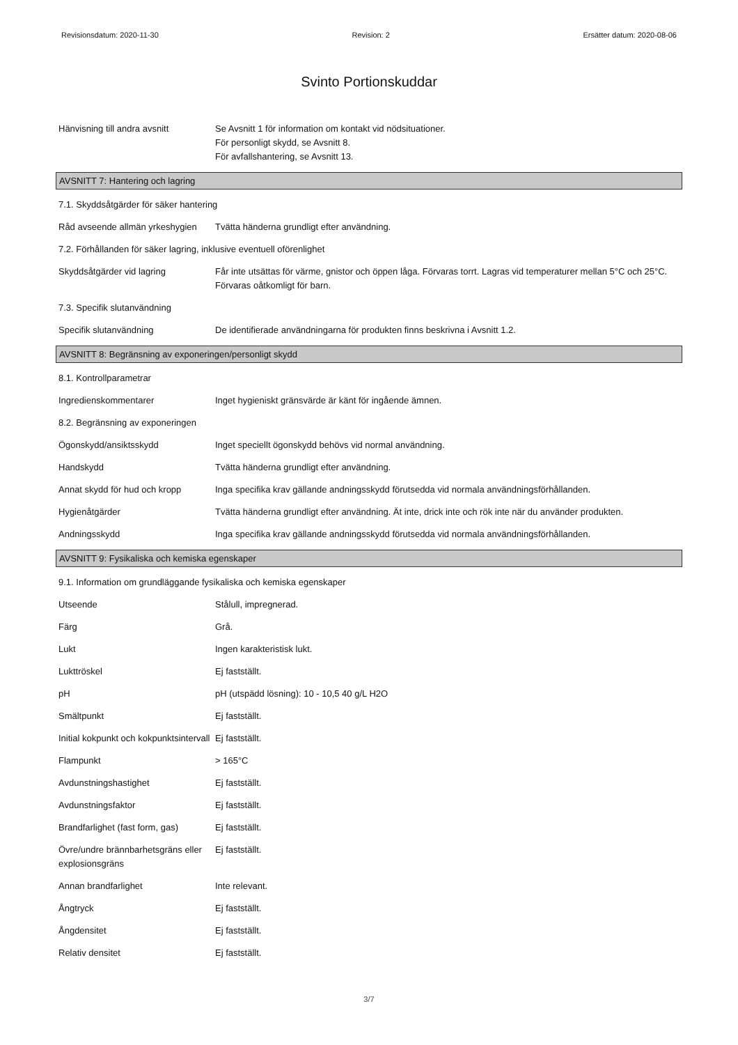Revisionsdatum: 2020-11-30 Revision: 2 Ersätter datum: 2020-08-06
Svinto Portionskuddar
Hänvisning till andra avsnitt
Se Avsnitt 1 för information om kontakt vid nödsituationer.
För personligt skydd, se Avsnitt 8.
För avfallshantering, se Avsnitt 13.
AVSNITT 7: Hantering och lagring
7.1. Skyddsåtgärder för säker hantering
Råd avseende allmän yrkeshygien
Tvätta händerna grundligt efter användning.
7.2. Förhållanden för säker lagring, inklusive eventuell oförenlighet
Skyddsåtgärder vid lagring Får inte utsättas för värme, gnistor och öppen låga. Förvaras torrt. Lagras vid temperaturer mellan 5°C och 25°C. Förvaras oåtkomligt för barn.
7.3. Specifik slutanvändning
Specifik slutanvändning De identifierade användningarna för produkten finns beskrivna i Avsnitt 1.2.
AVSNITT 8: Begränsning av exponeringen/personligt skydd
8.1. Kontrollparametrar
Ingredienskommentarer Inget hygieniskt gränsvärde är känt för ingående ämnen.
8.2. Begränsning av exponeringen
Ögonskydd/ansiktsskydd Inget speciellt ögonskydd behövs vid normal användning.
Handskydd Tvätta händerna grundligt efter användning.
Annat skydd för hud och kropp
Inga specifika krav gällande andningsskydd förutsedda vid normala användningsförhållanden.
Hygienåtgärder Tvätta händerna grundligt efter användning. Ät inte, drick inte och rök inte när du använder produkten.
Andningsskydd Inga specifika krav gällande andningsskydd förutsedda vid normala användningsförhållanden.
AVSNITT 9: Fysikaliska och kemiska egenskaper
9.1. Information om grundläggande fysikaliska och kemiska egenskaper
Utseende Stålull, impregnerad.
Färg Grå.
Lukt Ingen karakteristisk lukt.
Lukttröskel Ej fastställt.
pH pH (utspädd lösning): 10 - 10,5 40 g/L H2O
Smältpunkt Ej fastställt.
Initial kokpunkt och kokpunktsintervall
Ej fastställt.
Flampunkt > 165°C
Avdunstningshastighet Ej fastställt.
Avdunstningsfaktor Ej fastställt.
Brandfarlighet (fast form, gas)
Ej fastställt.
Övre/undre brännbarhetsgräns eller explosionsgräns
Ej fastställt.
Annan brandfarlighet Inte relevant.
Ångtryck Ej fastställt.
Ångdensitet Ej fastställt.
Relativ densitet Ej fastställt.
3/7